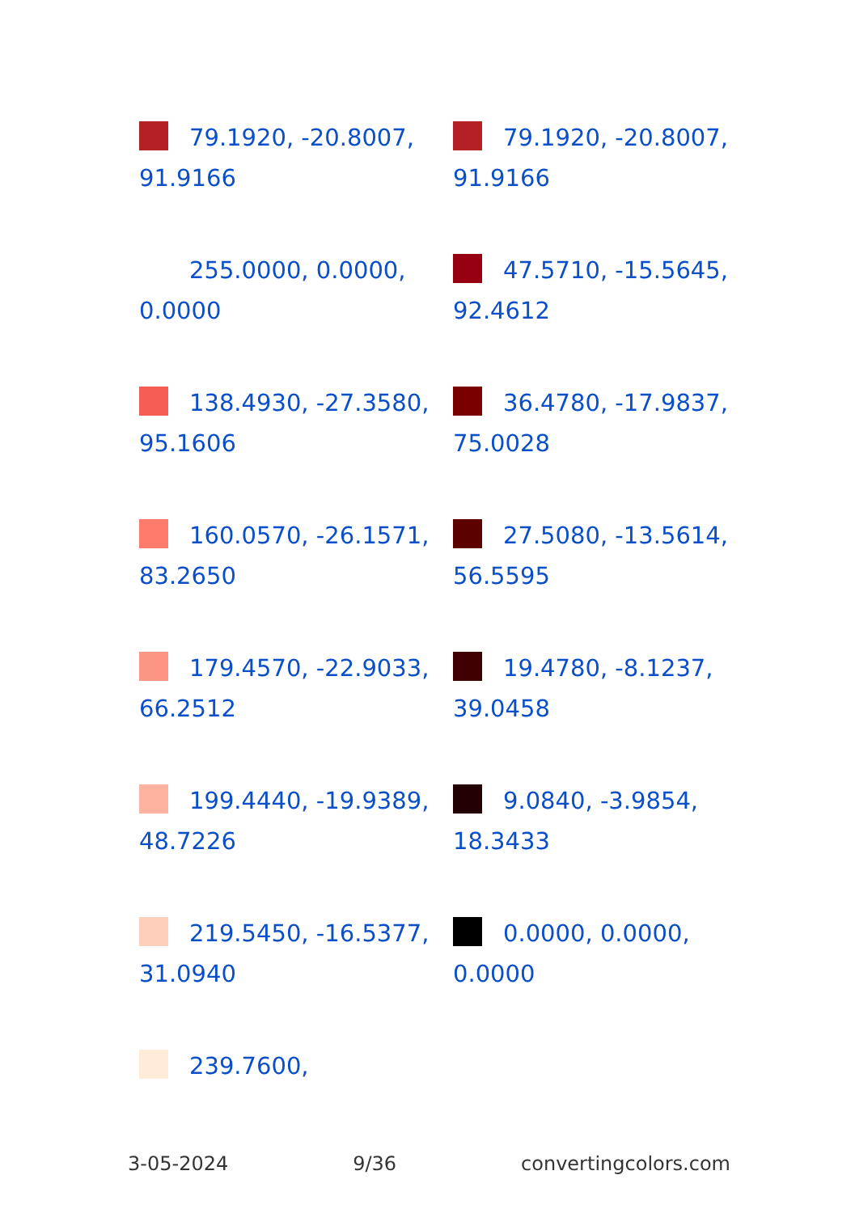79.1920, -20.8007, 91.9166
79.1920, -20.8007, 91.9166
255.0000, 0.0000, 0.0000
47.5710, -15.5645, 92.4612
138.4930, -27.3580, 95.1606
36.4780, -17.9837, 75.0028
160.0570, -26.1571, 83.2650
27.5080, -13.5614, 56.5595
179.4570, -22.9033, 66.2512
19.4780, -8.1237, 39.0458
199.4440, -19.9389, 48.7226
9.0840, -3.9854, 18.3433
219.5450, -16.5377, 31.0940
0.0000, 0.0000, 0.0000
239.7600,
3-05-2024 9/36 convertingcolors.com